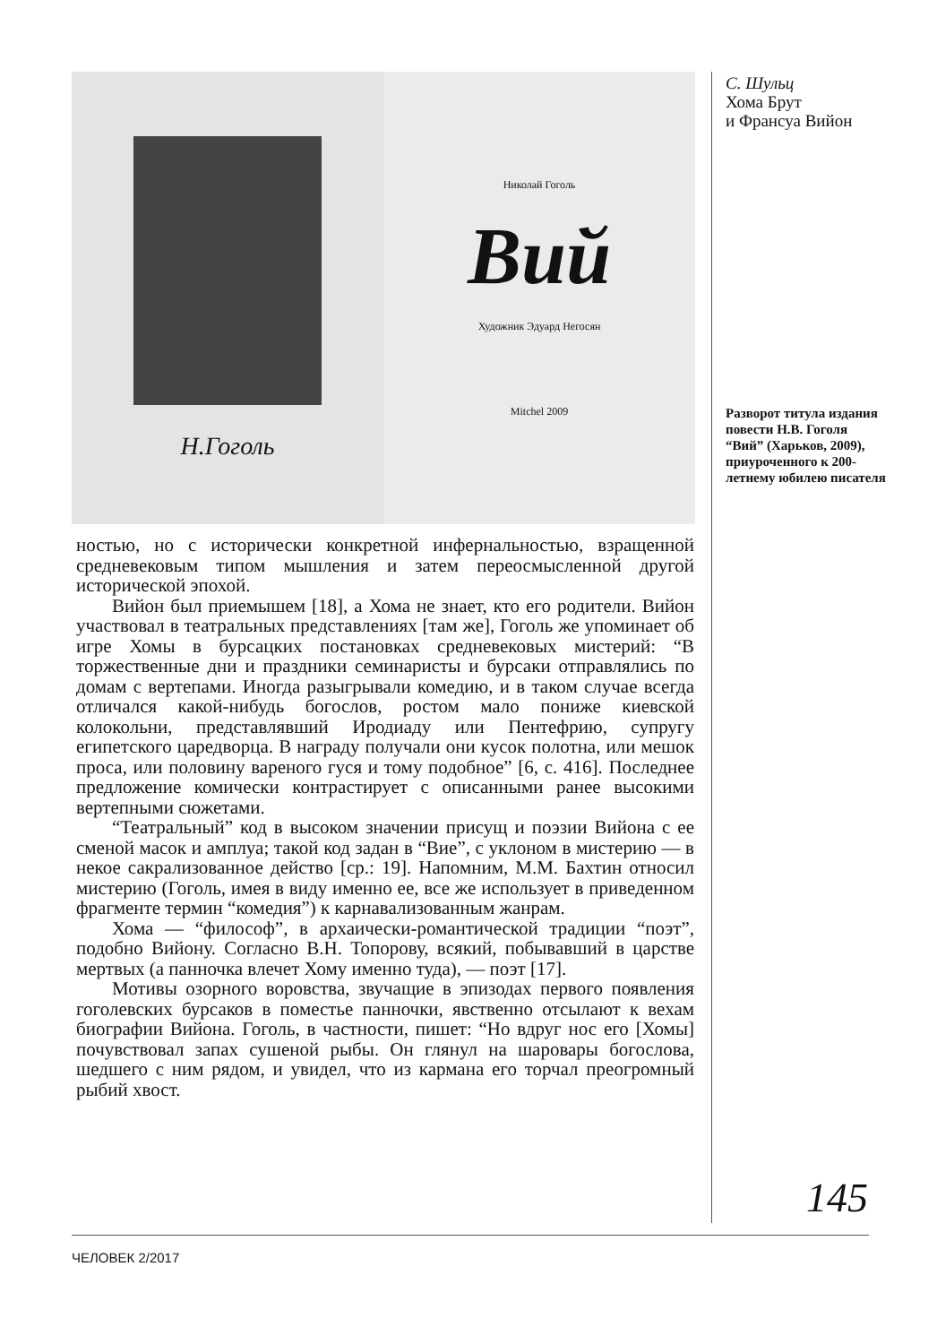Н.Гоголь
Николай Гоголь
Вий
Художник Эдуард Негосян
Mitchel 2009
ностью, но с исторически конкретной инфернальностью, взращенной средневековым типом мышления и затем переосмысленной другой исторической эпохой.
Вийон был приемышем [18], а Хома не знает, кто его родители. Вийон участвовал в театральных представлениях [там же], Гоголь же упоминает об игре Хомы в бурсацких постановках средневековых мистерий: “В торжественные дни и праздники семинаристы и бурсаки отправлялись по домам с вертепами. Иногда разыгрывали комедию, и в таком случае всегда отличался какой-нибудь богослов, ростом мало пониже киевской колокольни, представлявший Иродиаду или Пентефрию, супругу египетского царедворца. В награду получали они кусок полотна, или мешок проса, или половину вареного гуся и тому подобное” [6, с. 416]. Последнее предложение комически контрастирует с описанными ранее высокими вертепными сюжетами.
“Театральный” код в высоком значении присущ и поэзии Вийона с ее сменой масок и амплуа; такой код задан в “Вие”, с уклоном в мистерию — в некое сакрализованное действо [ср.: 19]. Напомним, М.М. Бахтин относил мистерию (Гоголь, имея в виду именно ее, все же использует в приведенном фрагменте термин “комедия”) к карнавализованным жанрам.
Хома — “философ”, в архаически-романтической традиции “поэт”, подобно Вийону. Согласно В.Н. Топорову, всякий, побывавший в царстве мертвых (а панночка влечет Хому именно туда), — поэт [17].
Мотивы озорного воровства, звучащие в эпизодах первого появления гоголевских бурсаков в поместье панночки, явственно отсылают к вехам биографии Вийона. Гоголь, в частности, пишет: “Но вдруг нос его [Хомы] почувствовал запах сушеной рыбы. Он глянул на шаровары богослова, шедшего с ним рядом, и увидел, что из кармана его торчал преогромный рыбий хвост.
С. Шульц
Хома Брут
и Франсуа Вийон
Разворот титула издания повести Н.В. Гоголя “Вий” (Харьков, 2009), приуроченного к 200-летнему юбилею писателя
145
ЧЕЛОВЕК 2/2017